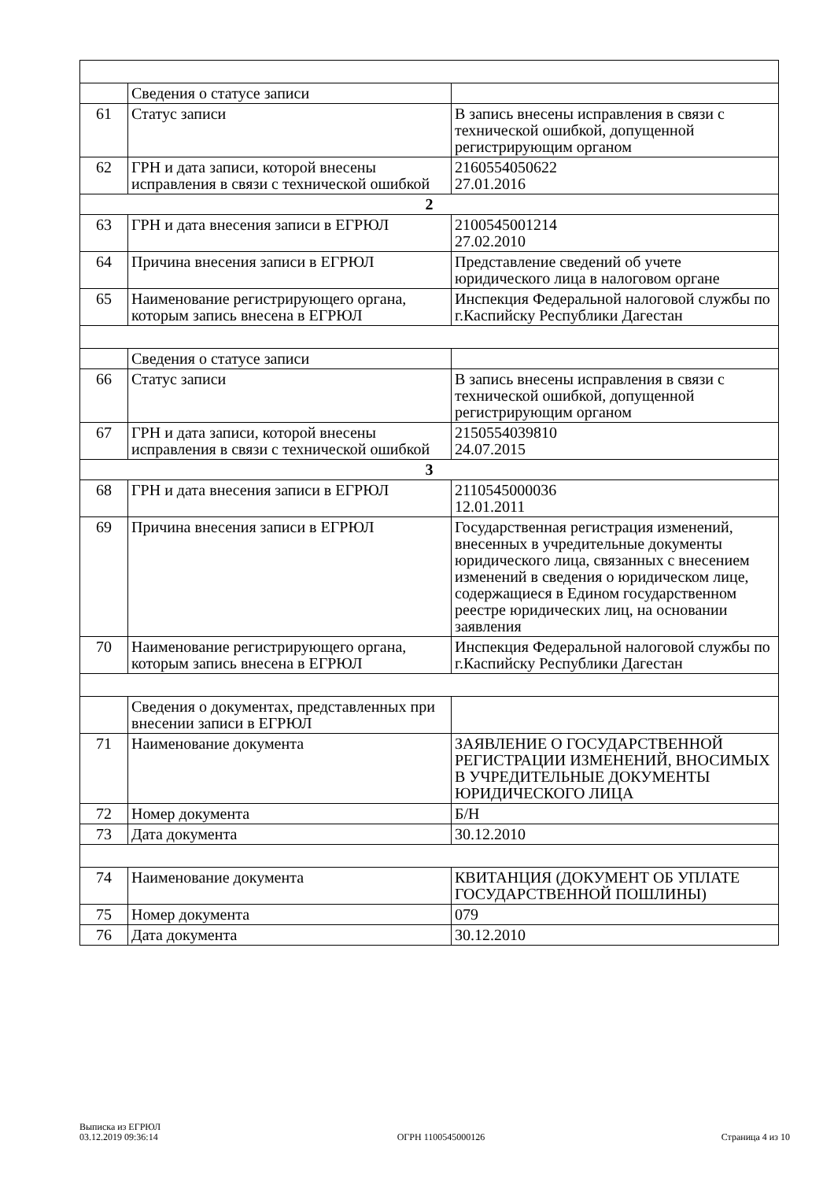| | Сведения о статусе записи | |
| 61 | Статус записи | В запись внесены исправления в связи с технической ошибкой, допущенной регистрирующим органом |
| 62 | ГРН и дата записи, которой внесены исправления в связи с технической ошибкой | 2160554050622 27.01.2016 |
| 2 | | |
| 63 | ГРН и дата внесения записи в ЕГРЮЛ | 2100545001214 27.02.2010 |
| 64 | Причина внесения записи в ЕГРЮЛ | Представление сведений об учете юридического лица в налоговом органе |
| 65 | Наименование регистрирующего органа, которым запись внесена в ЕГРЮЛ | Инспекция Федеральной налоговой службы по г.Каспийску Республики Дагестан |
| | Сведения о статусе записи | |
| 66 | Статус записи | В запись внесены исправления в связи с технической ошибкой, допущенной регистрирующим органом |
| 67 | ГРН и дата записи, которой внесены исправления в связи с технической ошибкой | 2150554039810 24.07.2015 |
| 3 | | |
| 68 | ГРН и дата внесения записи в ЕГРЮЛ | 2110545000036 12.01.2011 |
| 69 | Причина внесения записи в ЕГРЮЛ | Государственная регистрация изменений, внесенных в учредительные документы юридического лица, связанных с внесением изменений в сведения о юридическом лице, содержащиеся в Едином государственном реестре юридических лиц, на основании заявления |
| 70 | Наименование регистрирующего органа, которым запись внесена в ЕГРЮЛ | Инспекция Федеральной налоговой службы по г.Каспийску Республики Дагестан |
| | Сведения о документах, представленных при внесении записи в ЕГРЮЛ | |
| 71 | Наименование документа | ЗАЯВЛЕНИЕ О ГОСУДАРСТВЕННОЙ РЕГИСТРАЦИИ ИЗМЕНЕНИЙ, ВНОСИМЫХ В УЧРЕДИТЕЛЬНЫЕ ДОКУМЕНТЫ ЮРИДИЧЕСКОГО ЛИЦА |
| 72 | Номер документа | Б/Н |
| 73 | Дата документа | 30.12.2010 |
| 74 | Наименование документа | КВИТАНЦИЯ (ДОКУМЕНТ ОБ УПЛАТЕ ГОСУДАРСТВЕННОЙ ПОШЛИНЫ) |
| 75 | Номер документа | 079 |
| 76 | Дата документа | 30.12.2010 |
Выписка из ЕГРЮЛ
03.12.2019 09:36:14
ОГРН 1100545000126
Страница 4 из 10